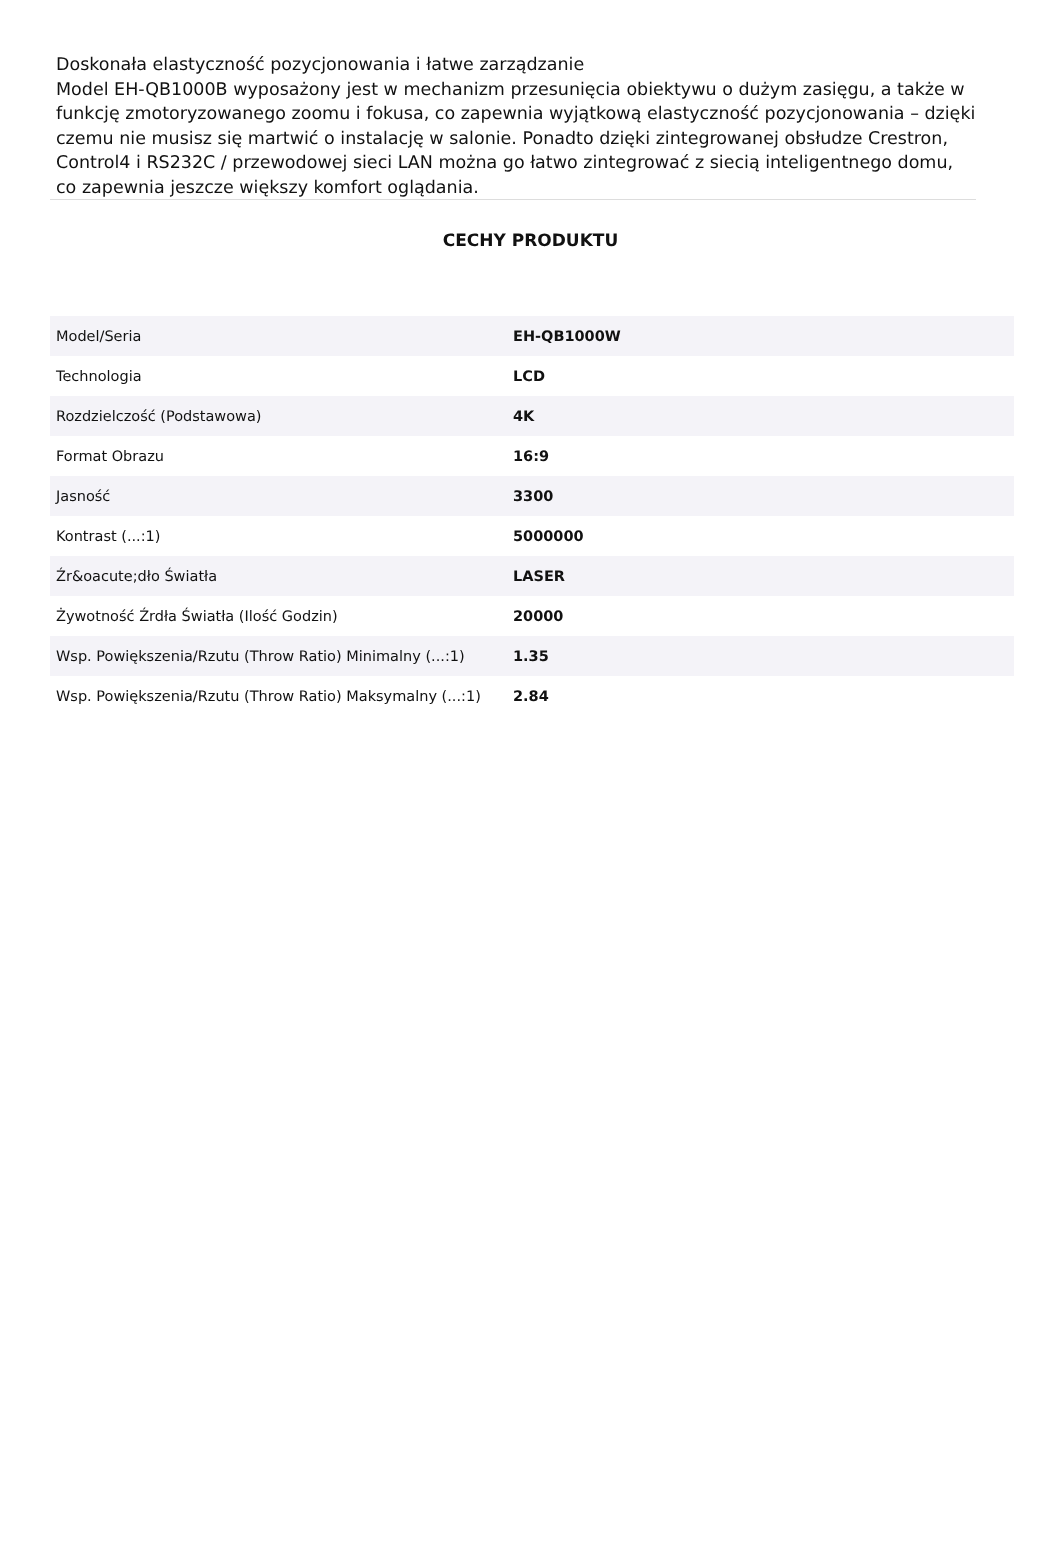Doskonała elastyczność pozycjonowania i łatwe zarządzanie
Model EH-QB1000B wyposażony jest w mechanizm przesunięcia obiektywu o dużym zasięgu, a także w funkcję zmotoryzowanego zoomu i fokusa, co zapewnia wyjątkową elastyczność pozycjonowania – dzięki czemu nie musisz się martwić o instalację w salonie. Ponadto dzięki zintegrowanej obsłudze Crestron, Control4 i RS232C / przewodowej sieci LAN można go łatwo zintegrować z siecią inteligentnego domu, co zapewnia jeszcze większy komfort oglądania.
CECHY PRODUKTU
| Model/Seria | EH-QB1000W |
| Technologia | LCD |
| Rozdzielczość (Podstawowa) | 4K |
| Format Obrazu | 16:9 |
| Jasność | 3300 |
| Kontrast (...:1) | 5000000 |
| Źr&oacute;dło Światła | LASER |
| Żywotność Źrdła Światła (Ilość Godzin) | 20000 |
| Wsp. Powiększenia/Rzutu (Throw Ratio) Minimalny (...:1) | 1.35 |
| Wsp. Powiększenia/Rzutu (Throw Ratio) Maksymalny (...:1) | 2.84 |